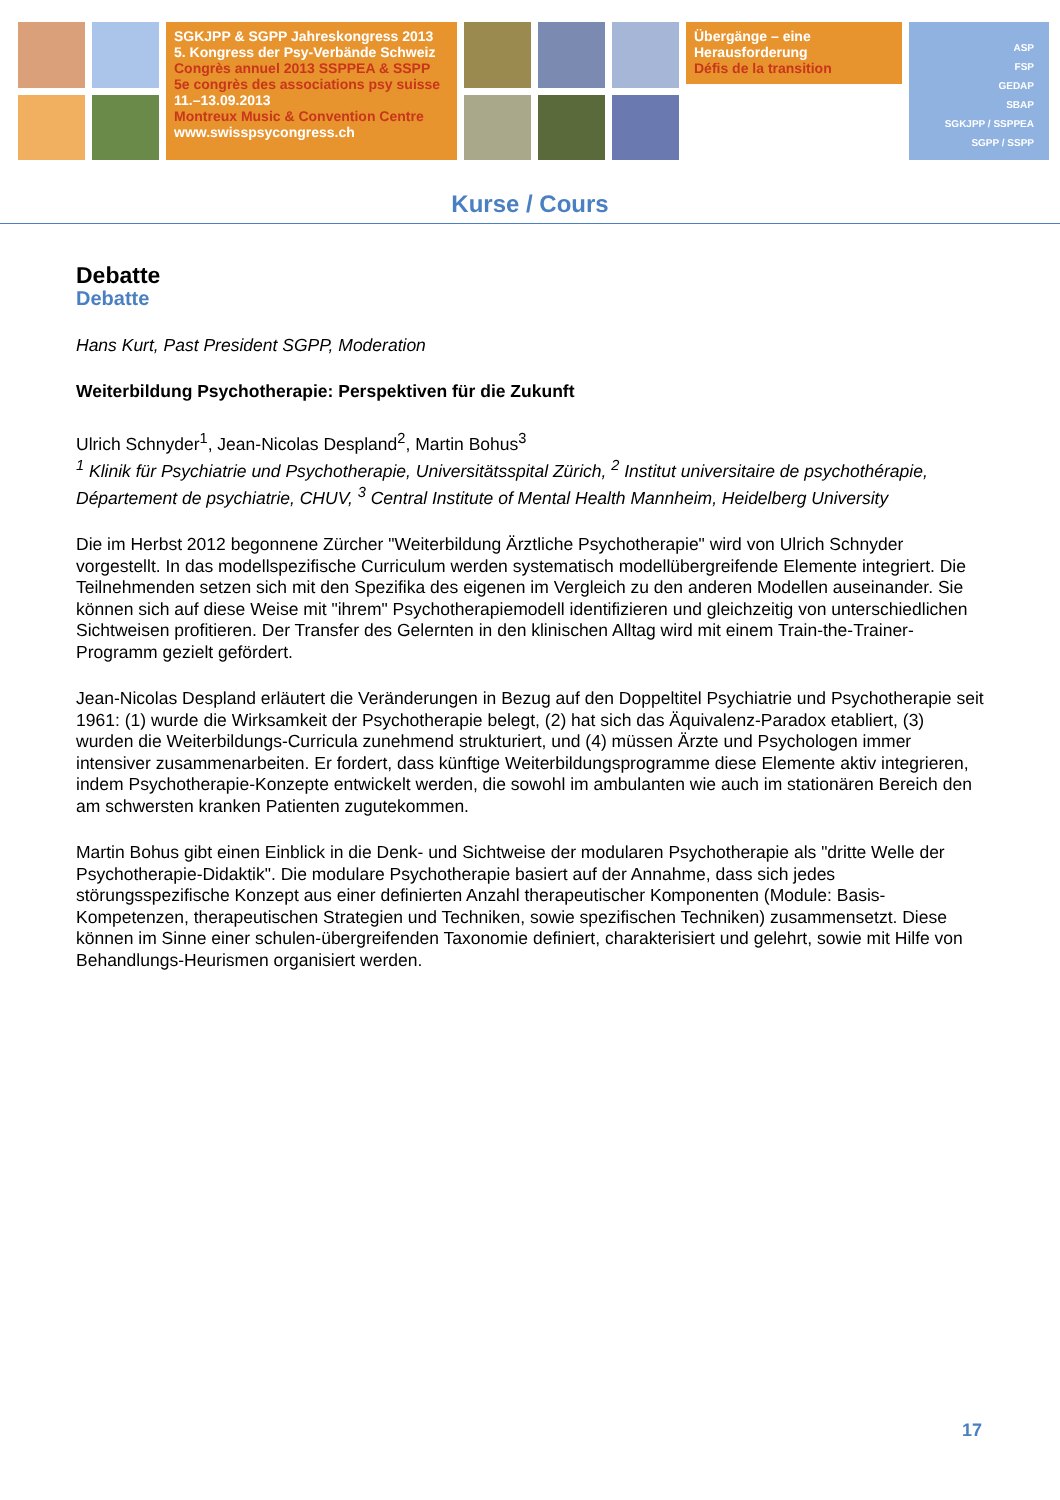SGKJPP & SGPP Jahreskongress 2013
5. Kongress der Psy-Verbände Schweiz
Congrès annuel 2013 SSPPEA & SSPP
5e congrès des associations psy suisse
11.–13.09.2013
Montreux Music & Convention Centre
www.swisspsycongress.ch
Übergänge – eine
Herausforderung
Défis de la transition
ASP
FSP
GEDAP
SBAP
SGKJPP / SSPPEA
SGPP / SSPP
Kurse / Cours
Debatte
Debatte
Hans Kurt, Past President SGPP, Moderation
Weiterbildung Psychotherapie: Perspektiven für die Zukunft
Ulrich Schnyder<sup>1</sup>, Jean-Nicolas Despland<sup>2</sup>, Martin Bohus<sup>3</sup>
<sup>1</sup> Klinik für Psychiatrie und Psychotherapie, Universitätsspital Zürich, <sup>2</sup> Institut universitaire de psychothérapie, Département de psychiatrie, CHUV, <sup>3</sup> Central Institute of Mental Health Mannheim, Heidelberg University
Die im Herbst 2012 begonnene Zürcher "Weiterbildung Ärztliche Psychotherapie" wird von Ulrich Schnyder vorgestellt. In das modellspezifische Curriculum werden systematisch modellübergreifende Elemente integriert. Die Teilnehmenden setzen sich mit den Spezifika des eigenen im Vergleich zu den anderen Modellen auseinander. Sie können sich auf diese Weise mit "ihrem" Psychotherapiemodell identifizieren und gleichzeitig von unterschiedlichen Sichtweisen profitieren. Der Transfer des Gelernten in den klinischen Alltag wird mit einem Train-the-Trainer-Programm gezielt gefördert.
Jean-Nicolas Despland erläutert die Veränderungen in Bezug auf den Doppeltitel Psychiatrie und Psychotherapie seit 1961: (1) wurde die Wirksamkeit der Psychotherapie belegt, (2) hat sich das Äquivalenz-Paradox etabliert, (3) wurden die Weiterbildungs-Curricula zunehmend strukturiert, und (4) müssen Ärzte und Psychologen immer intensiver zusammenarbeiten. Er fordert, dass künftige Weiterbildungsprogramme diese Elemente aktiv integrieren, indem Psychotherapie-Konzepte entwickelt werden, die sowohl im ambulanten wie auch im stationären Bereich den am schwersten kranken Patienten zugutekommen.
Martin Bohus gibt einen Einblick in die Denk- und Sichtweise der modularen Psychotherapie als "dritte Welle der Psychotherapie-Didaktik". Die modulare Psychotherapie basiert auf der Annahme, dass sich jedes störungsspezifische Konzept aus einer definierten Anzahl therapeutischer Komponenten (Module: Basis-Kompetenzen, therapeutischen Strategien und Techniken, sowie spezifischen Techniken) zusammensetzt. Diese können im Sinne einer schulen-übergreifenden Taxonomie definiert, charakterisiert und gelehrt, sowie mit Hilfe von Behandlungs-Heurismen organisiert werden.
17